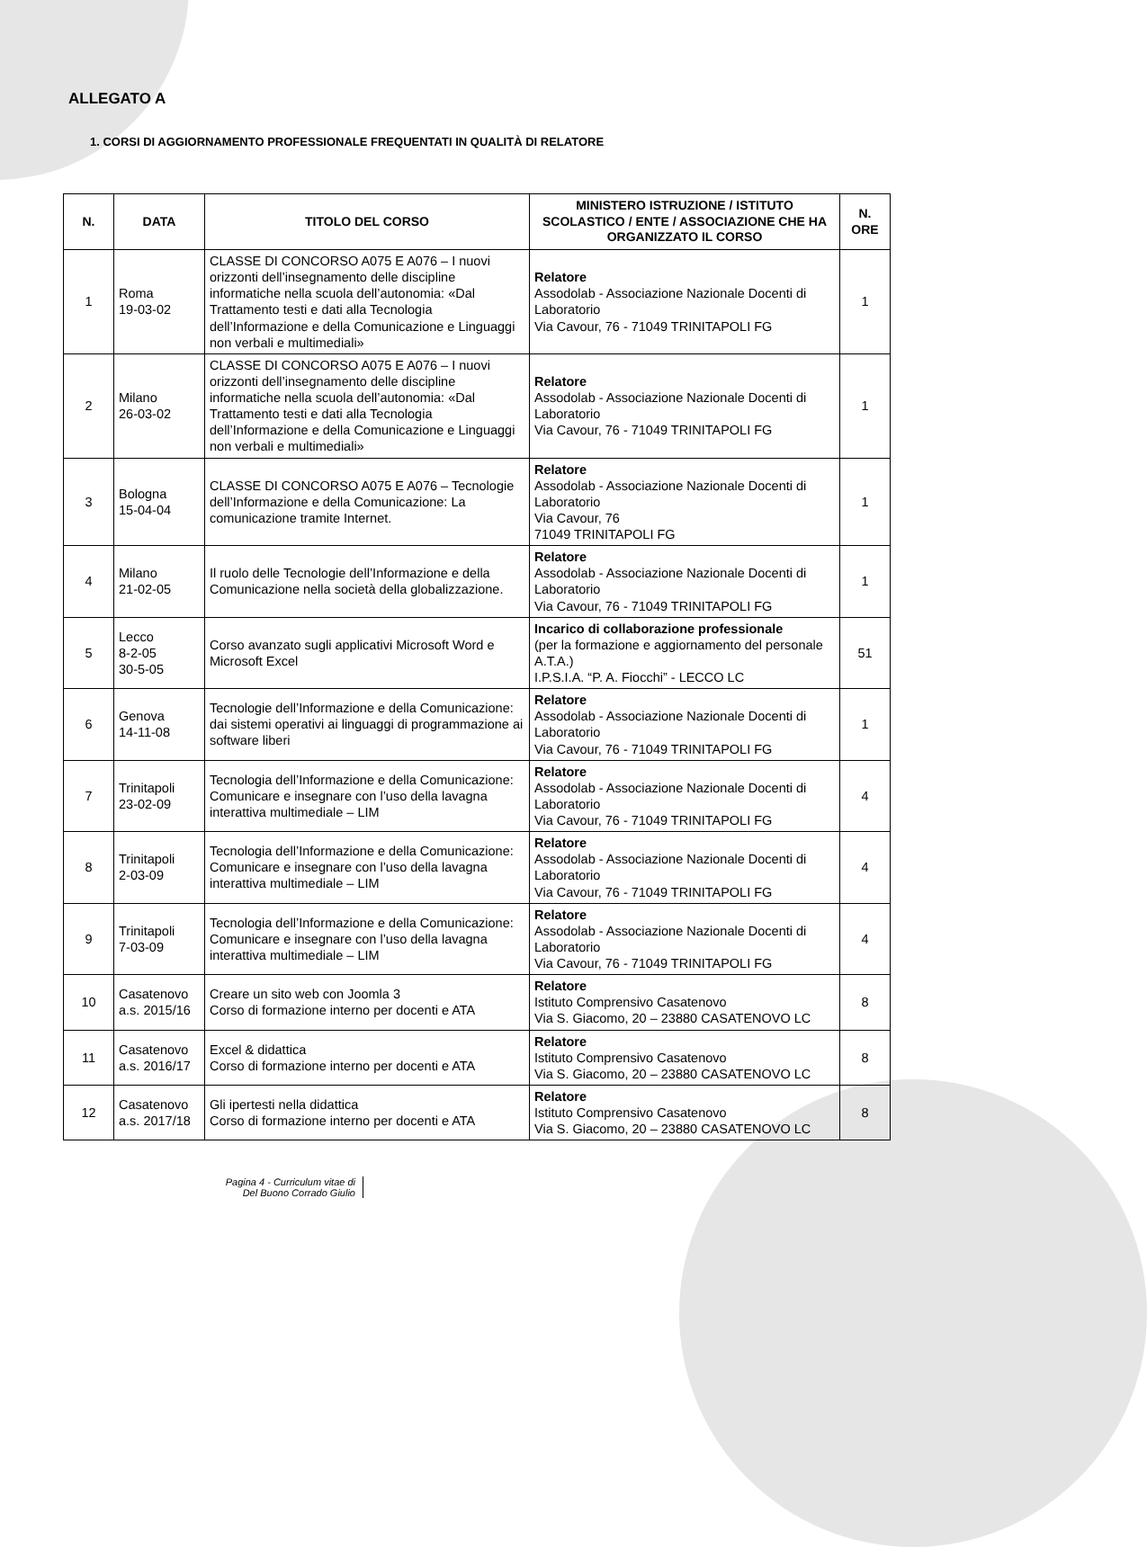ALLEGATO A
1. CORSI DI AGGIORNAMENTO PROFESSIONALE FREQUENTATI IN QUALITÀ DI RELATORE
| N. | DATA | TITOLO DEL CORSO | MINISTERO ISTRUZIONE / ISTITUTO SCOLASTICO / ENTE / ASSOCIAZIONE CHE HA ORGANIZZATO IL CORSO | N. ORE |
| --- | --- | --- | --- | --- |
| 1 | Roma 19-03-02 | CLASSE DI CONCORSO A075 E A076 – I nuovi orizzonti dell’insegnamento delle discipline informatiche nella scuola dell’autonomia: «Dal Trattamento testi e dati alla Tecnologia dell’Informazione e della Comunicazione e Linguaggi non verbali e multimediali» | Relatore Assodolab - Associazione Nazionale Docenti di Laboratorio Via Cavour, 76 - 71049 TRINITAPOLI FG | 1 |
| 2 | Milano 26-03-02 | CLASSE DI CONCORSO A075 E A076 – I nuovi orizzonti dell’insegnamento delle discipline informatiche nella scuola dell’autonomia: «Dal Trattamento testi e dati alla Tecnologia dell’Informazione e della Comunicazione e Linguaggi non verbali e multimediali» | Relatore Assodolab - Associazione Nazionale Docenti di Laboratorio Via Cavour, 76 - 71049 TRINITAPOLI FG | 1 |
| 3 | Bologna 15-04-04 | CLASSE DI CONCORSO A075 E A076 – Tecnologie dell’Informazione e della Comunicazione: La comunicazione tramite Internet. | Relatore Assodolab - Associazione Nazionale Docenti di Laboratorio Via Cavour, 76 71049 TRINITAPOLI FG | 1 |
| 4 | Milano 21-02-05 | Il ruolo delle Tecnologie dell’Informazione e della Comunicazione nella società della globalizzazione. | Relatore Assodolab - Associazione Nazionale Docenti di Laboratorio Via Cavour, 76 - 71049 TRINITAPOLI FG | 1 |
| 5 | Lecco 8-2-05 30-5-05 | Corso avanzato sugli applicativi Microsoft Word e Microsoft Excel | Incarico di collaborazione professionale (per la formazione e aggiornamento del personale A.T.A.) I.P.S.I.A. “P. A. Fiocchi” - LECCO LC | 51 |
| 6 | Genova 14-11-08 | Tecnologie dell’Informazione e della Comunicazione: dai sistemi operativi ai linguaggi di programmazione ai software liberi | Relatore Assodolab - Associazione Nazionale Docenti di Laboratorio Via Cavour, 76 - 71049 TRINITAPOLI FG | 1 |
| 7 | Trinitapoli 23-02-09 | Tecnologia dell’Informazione e della Comunicazione: Comunicare e insegnare con l’uso della lavagna interattiva multimediale – LIM | Relatore Assodolab - Associazione Nazionale Docenti di Laboratorio Via Cavour, 76 - 71049 TRINITAPOLI FG | 4 |
| 8 | Trinitapoli 2-03-09 | Tecnologia dell’Informazione e della Comunicazione: Comunicare e insegnare con l’uso della lavagna interattiva multimediale – LIM | Relatore Assodolab - Associazione Nazionale Docenti di Laboratorio Via Cavour, 76 - 71049 TRINITAPOLI FG | 4 |
| 9 | Trinitapoli 7-03-09 | Tecnologia dell’Informazione e della Comunicazione: Comunicare e insegnare con l’uso della lavagna interattiva multimediale – LIM | Relatore Assodolab - Associazione Nazionale Docenti di Laboratorio Via Cavour, 76 - 71049 TRINITAPOLI FG | 4 |
| 10 | Casatenovo a.s. 2015/16 | Creare un sito web con Joomla 3 Corso di formazione interno per docenti e ATA | Relatore Istituto Comprensivo Casatenovo Via S. Giacomo, 20 – 23880 CASATENOVO LC | 8 |
| 11 | Casatenovo a.s. 2016/17 | Excel & didattica Corso di formazione interno per docenti e ATA | Relatore Istituto Comprensivo Casatenovo Via S. Giacomo, 20 – 23880 CASATENOVO LC | 8 |
| 12 | Casatenovo a.s. 2017/18 | Gli ipertesti nella didattica Corso di formazione interno per docenti e ATA | Relatore Istituto Comprensivo Casatenovo Via S. Giacomo, 20 – 23880 CASATENOVO LC | 8 |
Pagina 4 - Curriculum vitae di
Del Buono Corrado Giulio